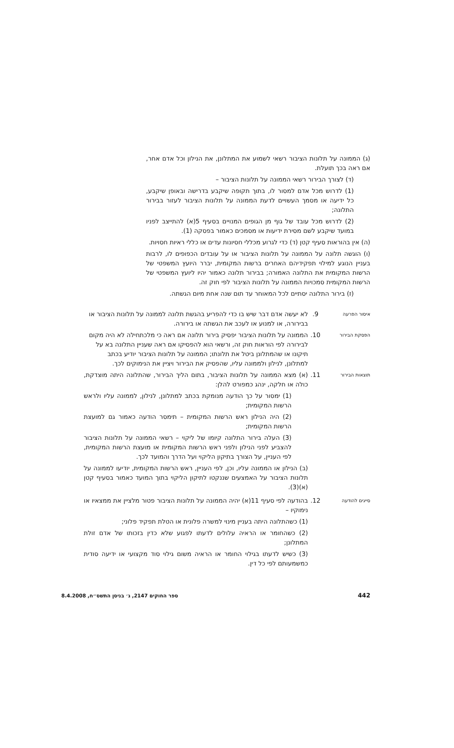(ג) הממונה על תלונות הציבור רשאי לשמוע את המתלונן, את הנילון וכל אדם אחר, אם ראה בכך תועלת.
(ד) לצורך הבירור רשאי הממונה על תלונות הציבור –
(1) לדרוש מכל אדם למסור לו, בתוך תקופה שיקבע בדרישה ובאופן שיקבע, כל ידיעה או מסמך העשויים לדעת הממונה על תלונות הציבור לעזור בבירור התלונה;
(2) לדרוש מכל עובד של גוף מן הגופים המנויים בסעיף 5(א) להתייצב לפניו במועד שיקבע לשם מסירת ידיעות או מסמכים כאמור בפסקה (1).
(ה) אין בהוראות סעיף קטן (ד) כדי לגרוע מכללי חסיונות עדים או כללי ראיות חסויות.
(ו) הוגשה תלונה על הממונה על תלונות הציבור או על עובדים הכפופים לו, לרבות בעניין הנוגע למילוי תפקידיהם האחרים ברשות המקומית, יברר היועץ המשפטי של הרשות המקומית את התלונה האמורה; בבירור תלונה כאמור יהיו ליועץ המשפטי של הרשות המקומית סמכויות הממונה על תלונות הציבור לפי חוק זה.
(ז) בירור התלונה יסתיים לכל המאוחר עד תום שנה אחת מיום הגשתה.
איסור הפרעה
9. לא יעשה אדם דבר שיש בו כדי להפריע בהגשת תלונה לממונה על תלונות הציבור או בבירורה, או למנוע או לעכב את הגשתה או בירורה.
הפסקת הבירור
10. הממונה על תלונות הציבור יפסיק בירור תלונה אם ראה כי מלכתחילה לא היה מקום לבירורה לפי הוראות חוק זה, ורשאי הוא להפסיקו אם ראה שעניין התלונה בא על תיקונו או שהמתלונן ביטל את תלונתו; הממונה על תלונות הציבור יודיע בכתב למתלונן, לנילון ולממונה עליו, שהפסיק את הבירור ויציין את הנימוקים לכך.
תוצאות הבירור
11. (א) מצא הממונה על תלונות הציבור, בתום הליך הבירור, שהתלונה היתה מוצדקת, כולה או חלקה, ינהג כמפורט להלן:
(1) ימסור על כך הודעה מנומקת בכתב למתלונן, לנילון, לממונה עליו ולראש הרשות המקומית;
(2) היה הנילון ראש הרשות המקומית – תימסר הודעה כאמור גם למועצת הרשות המקומית;
(3) העלה בירור התלונה קיומו של ליקוי – רשאי הממונה על תלונות הציבור להצביע לפני הנילון ולפני ראש הרשות המקומית או מועצת הרשות המקומית, לפי העניין, על הצורך בתיקון הליקוי ועל הדרך והמועד לכך.
(ב) הנילון או הממונה עליו, וכן, לפי העניין, ראש הרשות המקומית, יודיעו לממונה על תלונות הציבור על האמצעים שננקטו לתיקון הליקוי בתוך המועד כאמור בסעיף קטן (א)(3).
סייגים להודעה
12. בהודעה לפי סעיף 11(א) יהיה הממונה על תלונות הציבור פטור מלציין את ממצאיו או נימוקיו –
(1) כשהתלונה היתה בעניין מינוי למשרה פלונית או הטלת תפקיד פלוני;
(2) כשהחומר או הראיה עלולים לדעתו לפגוע שלא כדין בזכותו של אדם זולת המתלונן;
(3) כשיש לדעתו בגילוי החומר או הראיה משום גילוי סוד מקצועי או ידיעה סודית כמשמעותם לפי כל דין.
442 ספר החוקים 2147, ג׳ בניסן התשס״ח, 8.4.2008